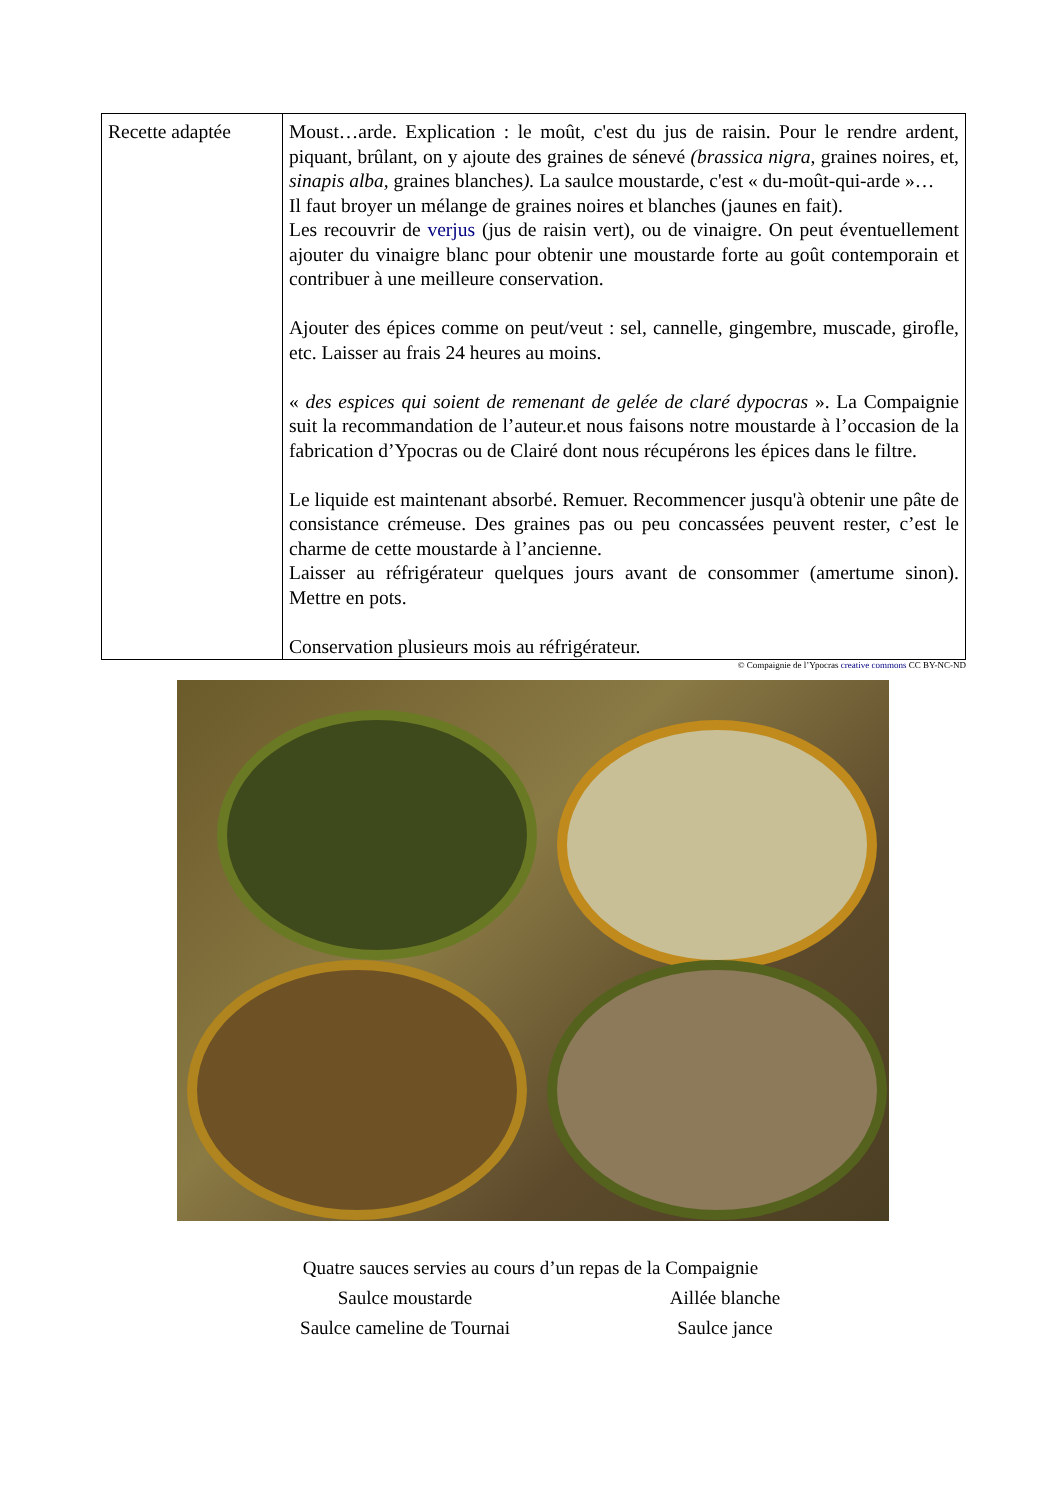| Recette adaptée | Moust…arde. Explication : le moût, c'est du jus de raisin. Pour le rendre ardent, piquant, brûlant, on y ajoute des graines de sénevé (brassica nigra, graines noires, et, sinapis alba, graines blanches ). La saulce moustarde, c'est « du-moût-qui-arde »… Il faut broyer un mélange de graines noires et blanches (jaunes en fait). Les recouvrir de verjus (jus de raisin vert), ou de vinaigre. On peut éventuellement ajouter du vinaigre blanc pour obtenir une moustarde forte au goût contemporain et contribuer à une meilleure conservation. Ajouter des épices comme on peut/veut : sel, cannelle, gingembre, muscade, girofle, etc. Laisser au frais 24 heures au moins. « des espices qui soient de remenant de gelée de claré dypocras ». La Compaignie suit la recommandation de l’auteur.et nous faisons notre moustarde à l’occasion de la fabrication d’Ypocras ou de Clairé dont nous récupérons les épices dans le filtre. Le liquide est maintenant absorbé. Remuer. Recommencer jusqu'à obtenir une pâte de consistance crémeuse. Des graines pas ou peu concassées peuvent rester, c’est le charme de cette moustarde à l’ancienne. Laisser au réfrigérateur quelques jours avant de consommer (amertume sinon). Mettre en pots. Conservation plusieurs mois au réfrigérateur. |
© Compaignie de l’Ypocras creative commons CC BY-NC-ND
Quatre sauces servies au cours d’un repas de la Compaignie
Saulce moustarde Aillée blanche
Saulce cameline de Tournai Saulce jance